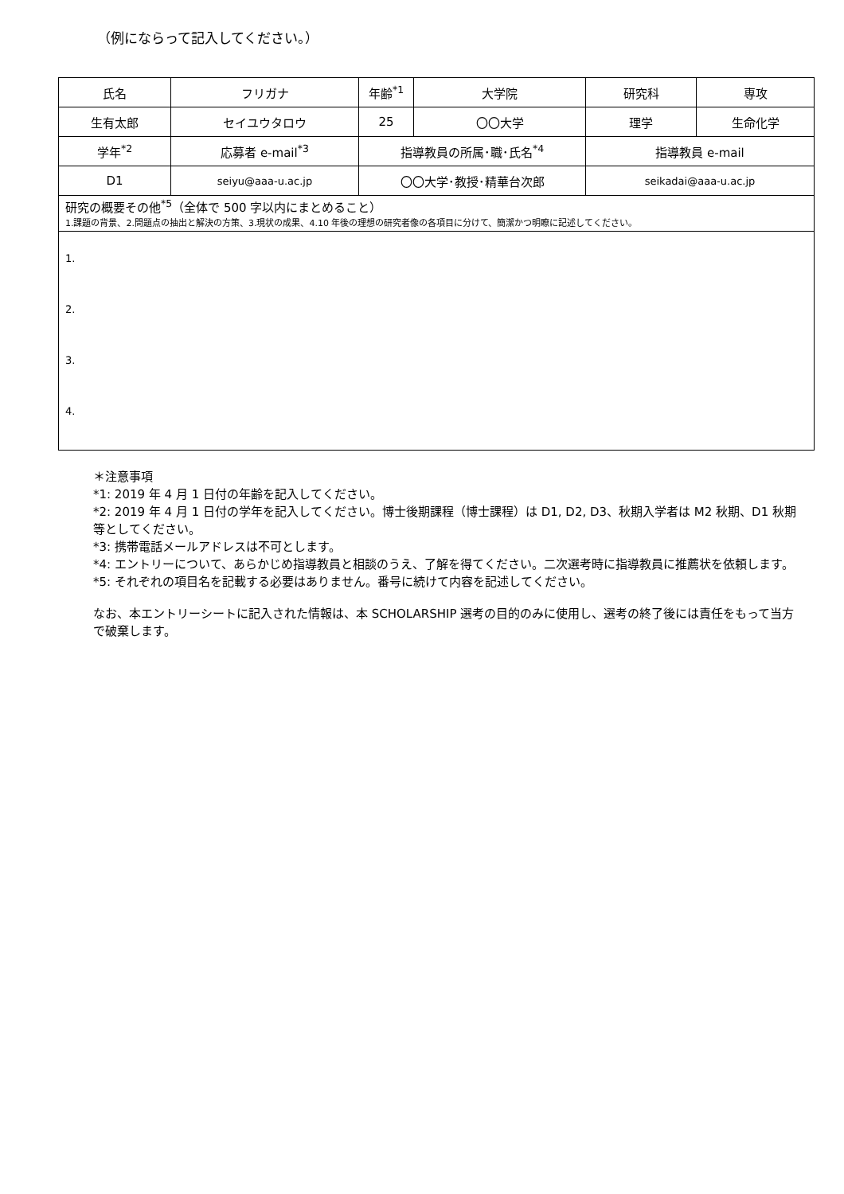（例にならって記入してください。）
| 氏名 | フリガナ | 年齢<sup>*1</sup> | 大学院 | 研究科 | 専攻 |
| 生有太郎 | セイユウタロウ | 25 | 〇〇大学 | 理学 | 生命化学 |
| 学年<sup>*2</sup> | 応募者 e-mail<sup>*3</sup> | 指導教員の所属･職･氏名<sup>*4</sup> | | 指導教員 e-mail | |
| D1 | seiyu@aaa-u.ac.jp | 〇〇大学･教授･精華台次郎 | | seikadai@aaa-u.ac.jp | |
| 研究の概要その他<sup>*5</sup>（全体で 500 字以内にまとめること） 1.課題の背景、2.問題点の抽出と解決の方策、3.現状の成果、4.10 年後の理想の研究者像の各項目に分けて、簡潔かつ明瞭に記述してください。 | | | | | |
| 1. 2. 3. 4. | | | | | |
＊注意事項
*1: 2019 年 4 月 1 日付の年齢を記入してください。
*2: 2019 年 4 月 1 日付の学年を記入してください。博士後期課程（博士課程）は D1, D2, D3、秋期入学者は M2 秋期、D1 秋期等としてください。
*3: 携帯電話メールアドレスは不可とします。
*4: エントリーについて、あらかじめ指導教員と相談のうえ、了解を得てください。二次選考時に指導教員に推薦状を依頼します。
*5: それぞれの項目名を記載する必要はありません。番号に続けて内容を記述してください。
なお、本エントリーシートに記入された情報は、本 SCHOLARSHIP 選考の目的のみに使用し、選考の終了後には責任をもって当方で破棄します。